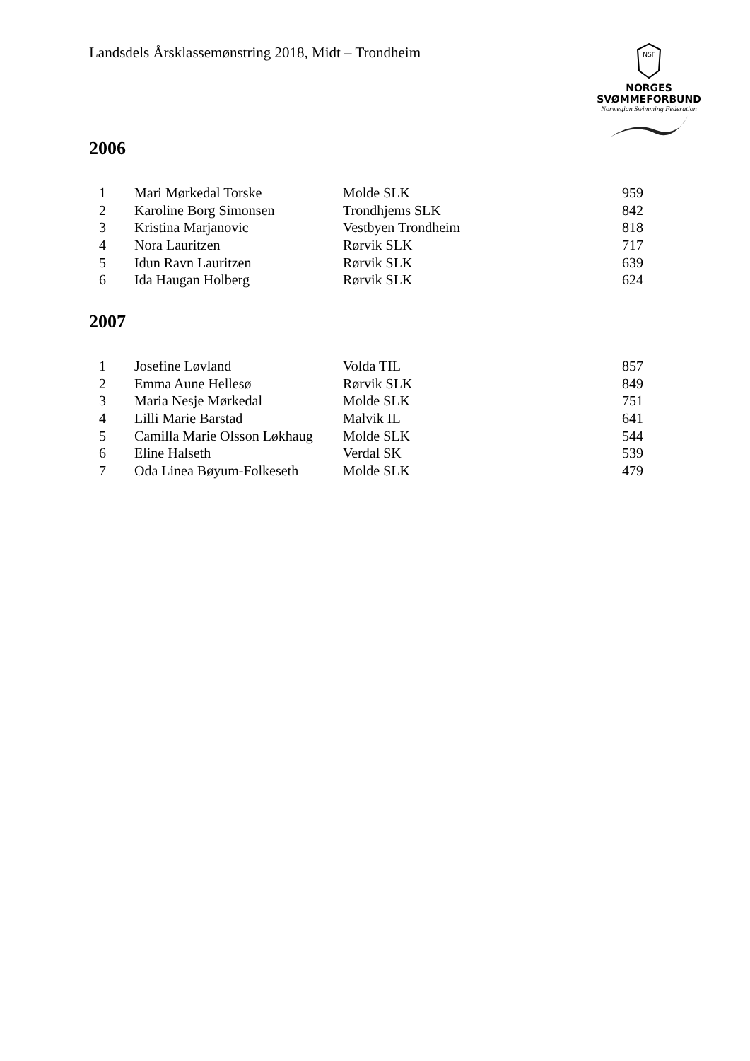Landsdels Årsklassemønstring 2018, Midt – Trondheim
NSF
NORGES
SVØMMEFORBUND
Norwegian Swimming Federation
2006
| 1 | Mari Mørkedal Torske | Molde SLK | 959 |
| 2 | Karoline Borg Simonsen | Trondhjems SLK | 842 |
| 3 | Kristina Marjanovic | Vestbyen Trondheim | 818 |
| 4 | Nora Lauritzen | Rørvik SLK | 717 |
| 5 | Idun Ravn Lauritzen | Rørvik SLK | 639 |
| 6 | Ida Haugan Holberg | Rørvik SLK | 624 |
2007
| 1 | Josefine Løvland | Volda TIL | 857 |
| 2 | Emma Aune Hellesø | Rørvik SLK | 849 |
| 3 | Maria Nesje Mørkedal | Molde SLK | 751 |
| 4 | Lilli Marie Barstad | Malvik IL | 641 |
| 5 | Camilla Marie Olsson Løkhaug | Molde SLK | 544 |
| 6 | Eline Halseth | Verdal SK | 539 |
| 7 | Oda Linea Bøyum-Folkeseth | Molde SLK | 479 |